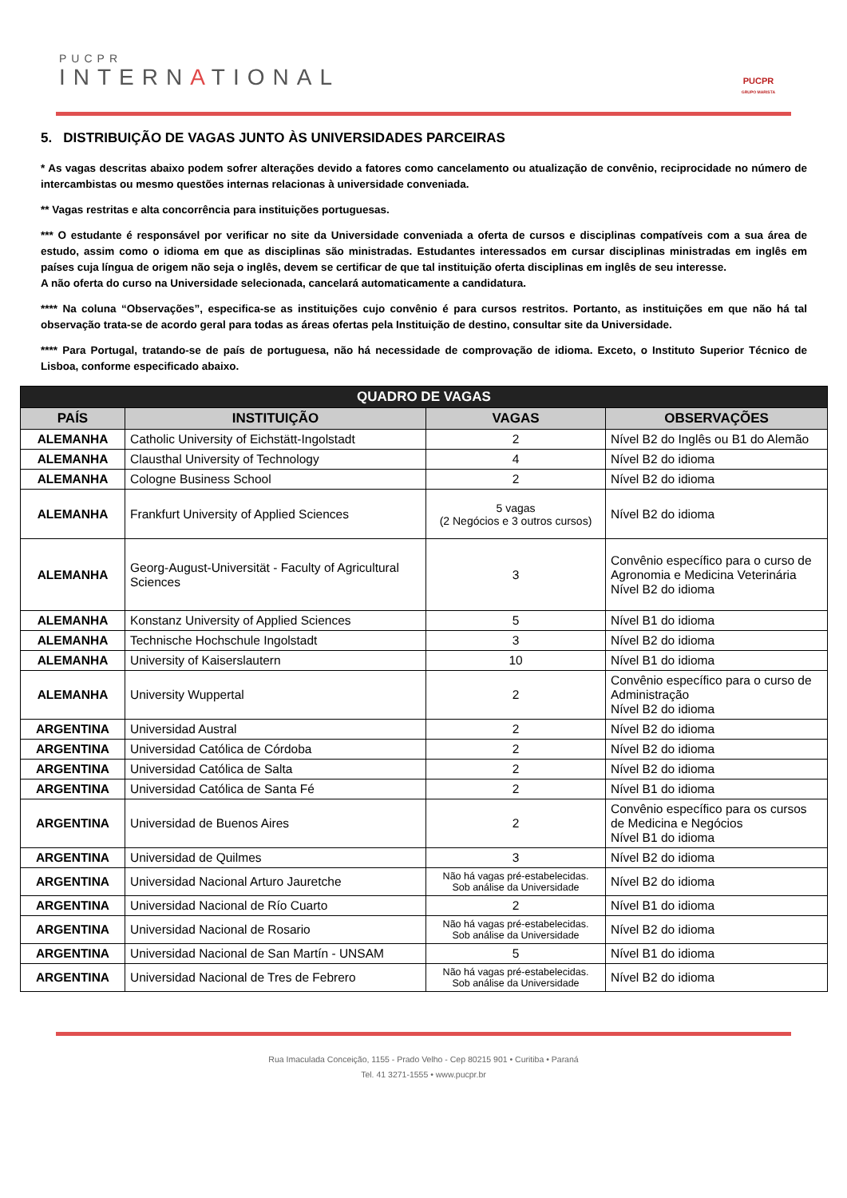PUCPR
INTERNATIONAL
PUCPR
GRUPO MARISTA
5. DISTRIBUIÇÃO DE VAGAS JUNTO ÀS UNIVERSIDADES PARCEIRAS
* As vagas descritas abaixo podem sofrer alterações devido a fatores como cancelamento ou atualização de convênio, reciprocidade no número de intercambistas ou mesmo questões internas relacionas à universidade conveniada.
** Vagas restritas e alta concorrência para instituições portuguesas.
*** O estudante é responsável por verificar no site da Universidade conveniada a oferta de cursos e disciplinas compatíveis com a sua área de estudo, assim como o idioma em que as disciplinas são ministradas. Estudantes interessados em cursar disciplinas ministradas em inglês em países cuja língua de origem não seja o inglês, devem se certificar de que tal instituição oferta disciplinas em inglês de seu interesse.
A não oferta do curso na Universidade selecionada, cancelará automaticamente a candidatura.
**** Na coluna “Observações”, especifica-se as instituições cujo convênio é para cursos restritos. Portanto, as instituições em que não há tal observação trata-se de acordo geral para todas as áreas ofertas pela Instituição de destino, consultar site da Universidade.
**** Para Portugal, tratando-se de país de portuguesa, não há necessidade de comprovação de idioma. Exceto, o Instituto Superior Técnico de Lisboa, conforme especificado abaixo.
| QUADRO DE VAGAS | | | |
| PAÍS | INSTITUIÇÃO | VAGAS | OBSERVAÇÕES |
| ALEMANHA | Catholic University of Eichstätt-Ingolstadt | 2 | Nível B2 do Inglês ou B1 do Alemão |
| ALEMANHA | Clausthal University of Technology | 4 | Nível B2 do idioma |
| ALEMANHA | Cologne Business School | 2 | Nível B2 do idioma |
| ALEMANHA | Frankfurt University of Applied Sciences | 5 vagas (2 Negócios e 3 outros cursos) | Nível B2 do idioma |
| ALEMANHA | Georg-August-Universität - Faculty of Agricultural Sciences | 3 | Convênio específico para o curso de Agronomia e Medicina Veterinária Nível B2 do idioma |
| ALEMANHA | Konstanz University of Applied Sciences | 5 | Nível B1 do idioma |
| ALEMANHA | Technische Hochschule Ingolstadt | 3 | Nível B2 do idioma |
| ALEMANHA | University of Kaiserslautern | 10 | Nível B1 do idioma |
| ALEMANHA | University Wuppertal | 2 | Convênio específico para o curso de Administração Nível B2 do idioma |
| ARGENTINA | Universidad Austral | 2 | Nível B2 do idioma |
| ARGENTINA | Universidad Católica de Córdoba | 2 | Nível B2 do idioma |
| ARGENTINA | Universidad Católica de Salta | 2 | Nível B2 do idioma |
| ARGENTINA | Universidad Católica de Santa Fé | 2 | Nível B1 do idioma |
| ARGENTINA | Universidad de Buenos Aires | 2 | Convênio específico para os cursos de Medicina e Negócios Nível B1 do idioma |
| ARGENTINA | Universidad de Quilmes | 3 | Nível B2 do idioma |
| ARGENTINA | Universidad Nacional Arturo Jauretche | Não há vagas pré-estabelecidas. Sob análise da Universidade | Nível B2 do idioma |
| ARGENTINA | Universidad Nacional de Río Cuarto | 2 | Nível B1 do idioma |
| ARGENTINA | Universidad Nacional de Rosario | Não há vagas pré-estabelecidas. Sob análise da Universidade | Nível B2 do idioma |
| ARGENTINA | Universidad Nacional de San Martín - UNSAM | 5 | Nível B1 do idioma |
| ARGENTINA | Universidad Nacional de Tres de Febrero | Não há vagas pré-estabelecidas. Sob análise da Universidade | Nível B2 do idioma |
Rua Imaculada Conceição, 1155 - Prado Velho - Cep 80215 901 • Curitiba • Paraná
Tel. 41 3271-1555 • www.pucpr.br